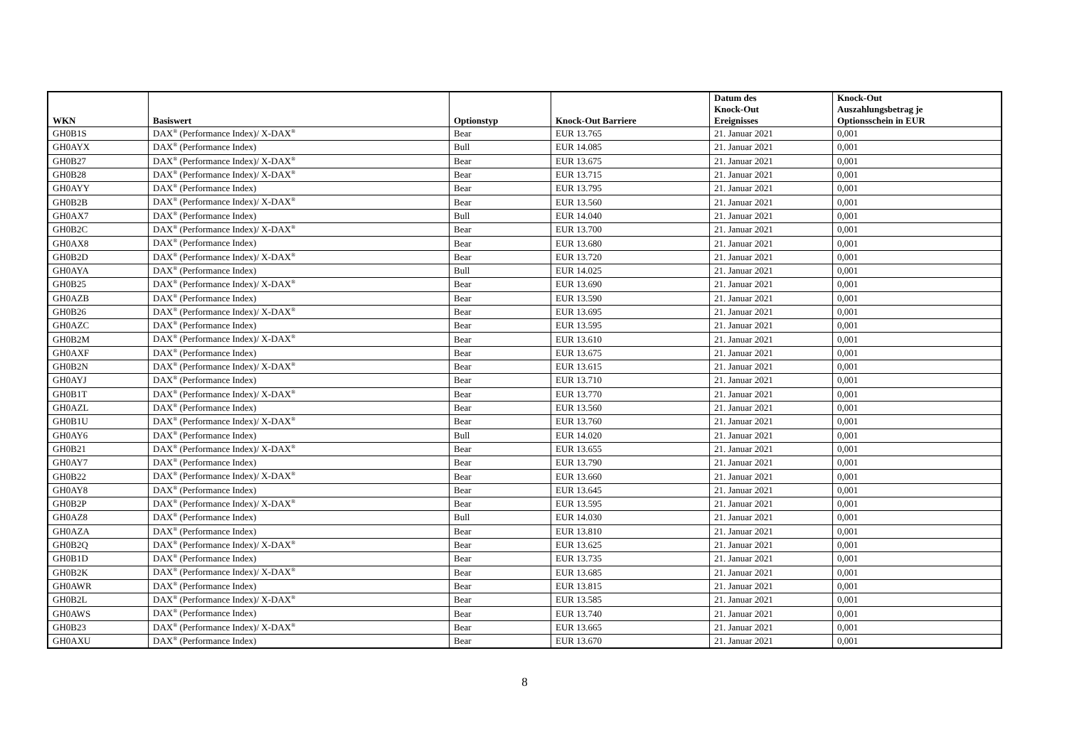| WKN | Basiswert | Optionstyp | Knock-Out Barriere | Datum des Knock-Out Ereignisses | Knock-Out Auszahlungsbetrag je Optionsschein in EUR |
| --- | --- | --- | --- | --- | --- |
| GH0B1S | DAX<sup>®</sup> (Performance Index)/ X-DAX<sup>®</sup> | Bear | EUR 13.765 | 21. Januar 2021 | 0,001 |
| GH0AYX | DAX<sup>®</sup> (Performance Index) | Bull | EUR 14.085 | 21. Januar 2021 | 0,001 |
| GH0B27 | DAX<sup>®</sup> (Performance Index)/ X-DAX<sup>®</sup> | Bear | EUR 13.675 | 21. Januar 2021 | 0,001 |
| GH0B28 | DAX<sup>®</sup> (Performance Index)/ X-DAX<sup>®</sup> | Bear | EUR 13.715 | 21. Januar 2021 | 0,001 |
| GH0AYY | DAX<sup>®</sup> (Performance Index) | Bear | EUR 13.795 | 21. Januar 2021 | 0,001 |
| GH0B2B | DAX<sup>®</sup> (Performance Index)/ X-DAX<sup>®</sup> | Bear | EUR 13.560 | 21. Januar 2021 | 0,001 |
| GH0AX7 | DAX<sup>®</sup> (Performance Index) | Bull | EUR 14.040 | 21. Januar 2021 | 0,001 |
| GH0B2C | DAX<sup>®</sup> (Performance Index)/ X-DAX<sup>®</sup> | Bear | EUR 13.700 | 21. Januar 2021 | 0,001 |
| GH0AX8 | DAX<sup>®</sup> (Performance Index) | Bear | EUR 13.680 | 21. Januar 2021 | 0,001 |
| GH0B2D | DAX<sup>®</sup> (Performance Index)/ X-DAX<sup>®</sup> | Bear | EUR 13.720 | 21. Januar 2021 | 0,001 |
| GH0AYA | DAX<sup>®</sup> (Performance Index) | Bull | EUR 14.025 | 21. Januar 2021 | 0,001 |
| GH0B25 | DAX<sup>®</sup> (Performance Index)/ X-DAX<sup>®</sup> | Bear | EUR 13.690 | 21. Januar 2021 | 0,001 |
| GH0AZB | DAX<sup>®</sup> (Performance Index) | Bear | EUR 13.590 | 21. Januar 2021 | 0,001 |
| GH0B26 | DAX<sup>®</sup> (Performance Index)/ X-DAX<sup>®</sup> | Bear | EUR 13.695 | 21. Januar 2021 | 0,001 |
| GH0AZC | DAX<sup>®</sup> (Performance Index) | Bear | EUR 13.595 | 21. Januar 2021 | 0,001 |
| GH0B2M | DAX<sup>®</sup> (Performance Index)/ X-DAX<sup>®</sup> | Bear | EUR 13.610 | 21. Januar 2021 | 0,001 |
| GH0AXF | DAX<sup>®</sup> (Performance Index) | Bear | EUR 13.675 | 21. Januar 2021 | 0,001 |
| GH0B2N | DAX<sup>®</sup> (Performance Index)/ X-DAX<sup>®</sup> | Bear | EUR 13.615 | 21. Januar 2021 | 0,001 |
| GH0AYJ | DAX<sup>®</sup> (Performance Index) | Bear | EUR 13.710 | 21. Januar 2021 | 0,001 |
| GH0B1T | DAX<sup>®</sup> (Performance Index)/ X-DAX<sup>®</sup> | Bear | EUR 13.770 | 21. Januar 2021 | 0,001 |
| GH0AZL | DAX<sup>®</sup> (Performance Index) | Bear | EUR 13.560 | 21. Januar 2021 | 0,001 |
| GH0B1U | DAX<sup>®</sup> (Performance Index)/ X-DAX<sup>®</sup> | Bear | EUR 13.760 | 21. Januar 2021 | 0,001 |
| GH0AY6 | DAX<sup>®</sup> (Performance Index) | Bull | EUR 14.020 | 21. Januar 2021 | 0,001 |
| GH0B21 | DAX<sup>®</sup> (Performance Index)/ X-DAX<sup>®</sup> | Bear | EUR 13.655 | 21. Januar 2021 | 0,001 |
| GH0AY7 | DAX<sup>®</sup> (Performance Index) | Bear | EUR 13.790 | 21. Januar 2021 | 0,001 |
| GH0B22 | DAX<sup>®</sup> (Performance Index)/ X-DAX<sup>®</sup> | Bear | EUR 13.660 | 21. Januar 2021 | 0,001 |
| GH0AY8 | DAX<sup>®</sup> (Performance Index) | Bear | EUR 13.645 | 21. Januar 2021 | 0,001 |
| GH0B2P | DAX<sup>®</sup> (Performance Index)/ X-DAX<sup>®</sup> | Bear | EUR 13.595 | 21. Januar 2021 | 0,001 |
| GH0AZ8 | DAX<sup>®</sup> (Performance Index) | Bull | EUR 14.030 | 21. Januar 2021 | 0,001 |
| GH0AZA | DAX<sup>®</sup> (Performance Index) | Bear | EUR 13.810 | 21. Januar 2021 | 0,001 |
| GH0B2Q | DAX<sup>®</sup> (Performance Index)/ X-DAX<sup>®</sup> | Bear | EUR 13.625 | 21. Januar 2021 | 0,001 |
| GH0B1D | DAX<sup>®</sup> (Performance Index) | Bear | EUR 13.735 | 21. Januar 2021 | 0,001 |
| GH0B2K | DAX<sup>®</sup> (Performance Index)/ X-DAX<sup>®</sup> | Bear | EUR 13.685 | 21. Januar 2021 | 0,001 |
| GH0AWR | DAX<sup>®</sup> (Performance Index) | Bear | EUR 13.815 | 21. Januar 2021 | 0,001 |
| GH0B2L | DAX<sup>®</sup> (Performance Index)/ X-DAX<sup>®</sup> | Bear | EUR 13.585 | 21. Januar 2021 | 0,001 |
| GH0AWS | DAX<sup>®</sup> (Performance Index) | Bear | EUR 13.740 | 21. Januar 2021 | 0,001 |
| GH0B23 | DAX<sup>®</sup> (Performance Index)/ X-DAX<sup>®</sup> | Bear | EUR 13.665 | 21. Januar 2021 | 0,001 |
| GH0AXU | DAX<sup>®</sup> (Performance Index) | Bear | EUR 13.670 | 21. Januar 2021 | 0,001 |
8